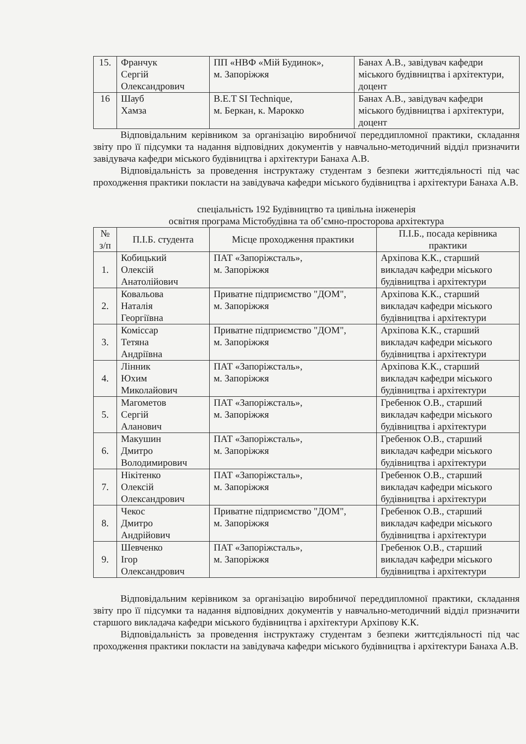| 15. | Франчук Сергій Олександрович | ПП «НВФ «Мій Будинок», м. Запоріжжя | Банах А.В., завідувач кафедри міського будівництва і архітектури, доцент |
| 16 | Шауб Хамза | B.E.T SI Technique, м. Беркан, к. Марокко | Банах А.В., завідувач кафедри міського будівництва і архітектури, доцент |
Відповідальним керівником за організацію виробничої переддипломної практики, складання звіту про її підсумки та надання відповідних документів у навчально-методичний відділ призначити завідувача кафедри міського будівництва і архітектури Банаха А.В.
Відповідальність за проведення інструктажу студентам з безпеки життєдіяльності під час проходження практики покласти на завідувача кафедри міського будівництва і архітектури Банаха А.В.
спеціальність 192 Будівництво та цивільна інженерія
освітня програма Містобудівна та об’ємно-просторова архітектура
| № з/п | П.І.Б. студента | Місце проходження практики | П.І.Б., посада керівника практики |
| --- | --- | --- | --- |
| 1. | Кобицький Олексій Анатолійович | ПАТ «Запоріжсталь», м. Запоріжжя | Архіпова К.К., старший викладач кафедри міського будівництва і архітектури |
| 2. | Ковальова Наталія Георгіївна | Приватне підприємство "ДОМ", м. Запоріжжя | Архіпова К.К., старший викладач кафедри міського будівництва і архітектури |
| 3. | Коміссар Тетяна Андріївна | Приватне підприємство "ДОМ", м. Запоріжжя | Архіпова К.К., старший викладач кафедри міського будівництва і архітектури |
| 4. | Лінник Юхим Миколайович | ПАТ «Запоріжсталь», м. Запоріжжя | Архіпова К.К., старший викладач кафедри міського будівництва і архітектури |
| 5. | Магометов Сергій Аланович | ПАТ «Запоріжсталь», м. Запоріжжя | Гребенюк О.В., старший викладач кафедри міського будівництва і архітектури |
| 6. | Макушин Дмитро Володимирович | ПАТ «Запоріжсталь», м. Запоріжжя | Гребенюк О.В., старший викладач кафедри міського будівництва і архітектури |
| 7. | Нікітенко Олексій Олександрович | ПАТ «Запоріжсталь», м. Запоріжжя | Гребенюк О.В., старший викладач кафедри міського будівництва і архітектури |
| 8. | Чекос Дмитро Андрійович | Приватне підприємство "ДОМ", м. Запоріжжя | Гребенюк О.В., старший викладач кафедри міського будівництва і архітектури |
| 9. | Шевченко Ігор Олександрович | ПАТ «Запоріжсталь», м. Запоріжжя | Гребенюк О.В., старший викладач кафедри міського будівництва і архітектури |
Відповідальним керівником за організацію виробничої переддипломної практики, складання звіту про її підсумки та надання відповідних документів у навчально-методичний відділ призначити старшого викладача кафедри міського будівництва і архітектури Архіпову К.К.
Відповідальність за проведення інструктажу студентам з безпеки життєдіяльності під час проходження практики покласти на завідувача кафедри міського будівництва і архітектури Банаха А.В.